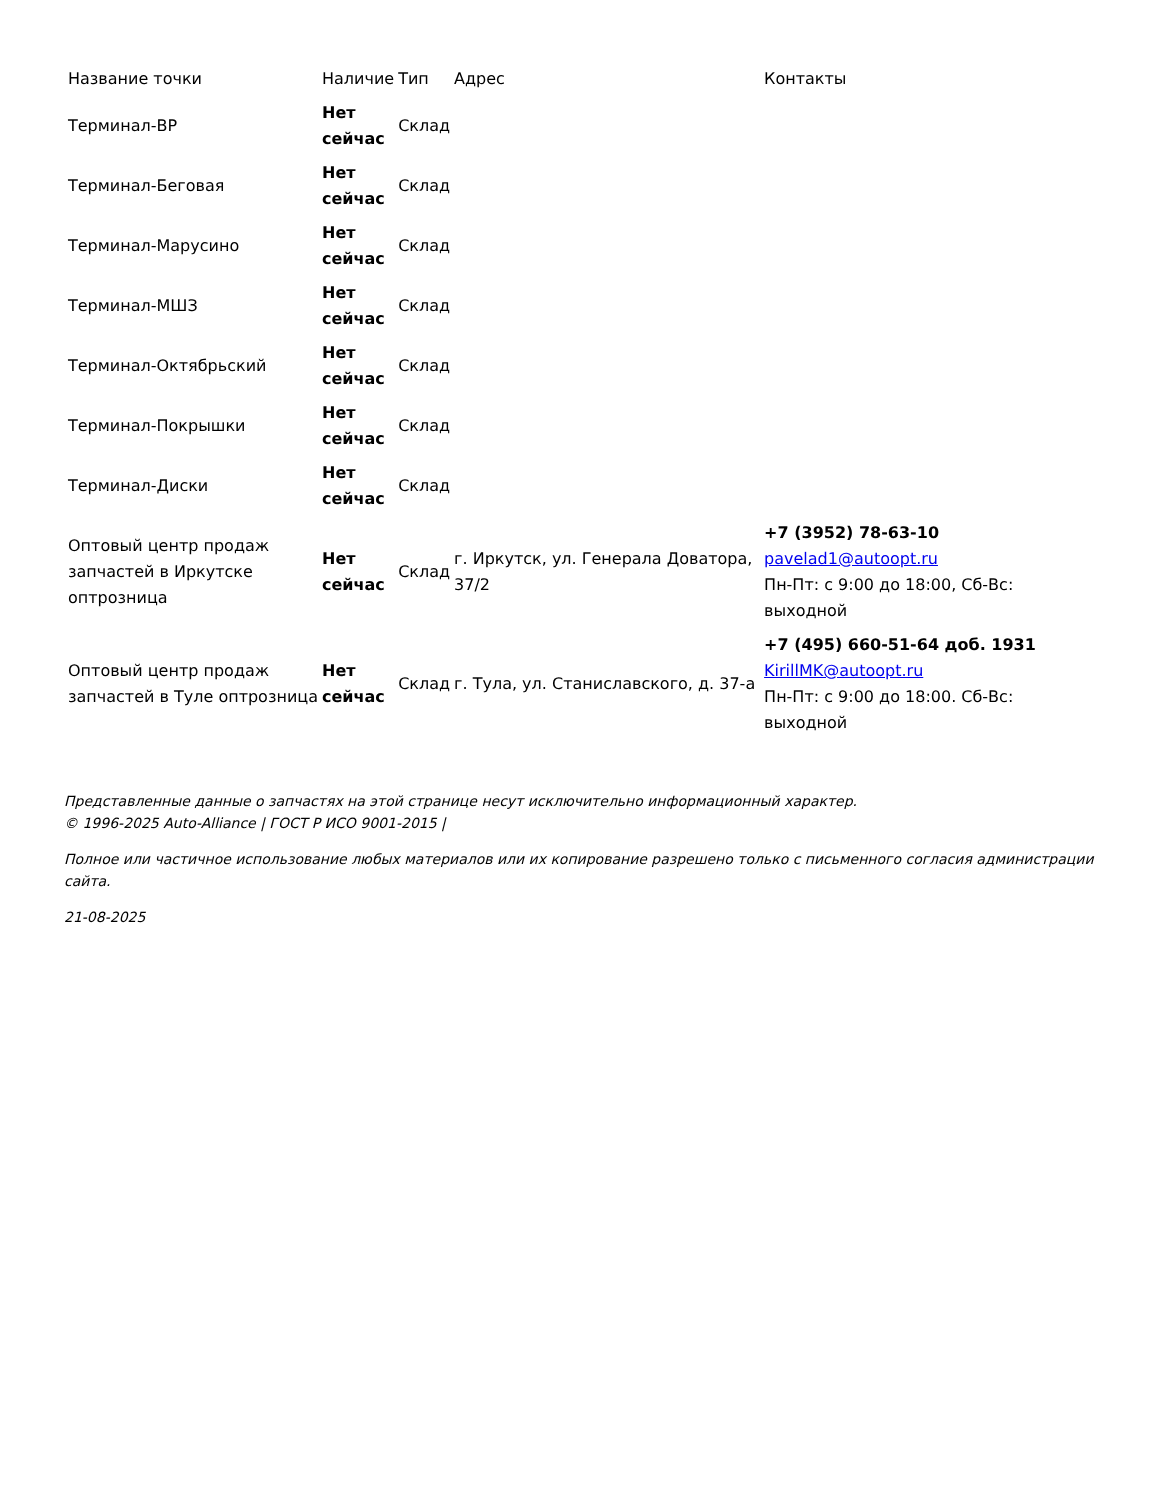| Название точки | Наличие | Тип | Адрес | Контакты |
| --- | --- | --- | --- | --- |
| Терминал-ВР | Нет сейчас | Склад | | |
| Терминал-Беговая | Нет сейчас | Склад | | |
| Терминал-Марусино | Нет сейчас | Склад | | |
| Терминал-МШЗ | Нет сейчас | Склад | | |
| Терминал-Октябрьский | Нет сейчас | Склад | | |
| Терминал-Покрышки | Нет сейчас | Склад | | |
| Терминал-Диски | Нет сейчас | Склад | | |
| Оптовый центр продаж запчастей в Иркутске оптрозница | Нет сейчас | Склад | г. Иркутск, ул. Генерала Доватора, 37/2 | +7 (3952) 78-63-10 pavelad1@autoopt.ru Пн-Пт: с 9:00 до 18:00, Сб-Вс: выходной |
| Оптовый центр продаж запчастей в Туле оптрозница | Нет сейчас | Склад | г. Тула, ул. Станиславского, д. 37-а | +7 (495) 660-51-64 доб. 1931 KirillMK@autoopt.ru Пн-Пт: с 9:00 до 18:00. Сб-Вс: выходной |
Представленные данные о запчастях на этой странице несут исключительно информационный характер.
© 1996-2025 Auto-Alliance | ГОСТ Р ИСО 9001-2015 |
Полное или частичное использование любых материалов или их копирование разрешено только с письменного согласия администрации сайта.
21-08-2025